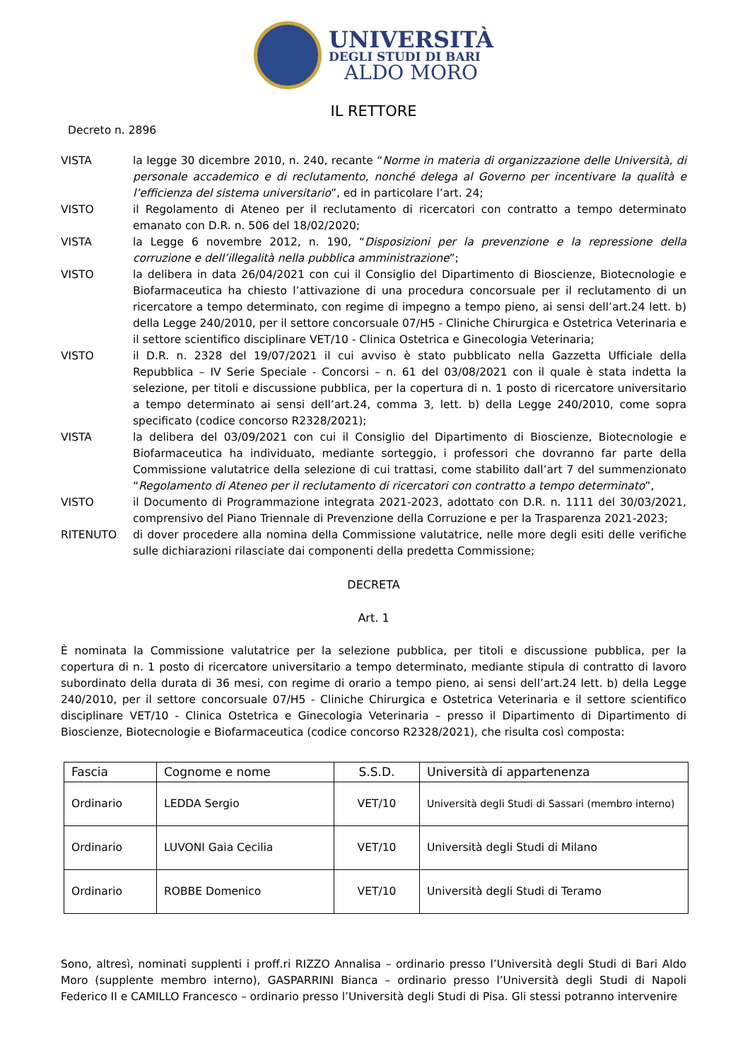UNIVERSITÀ
DEGLI STUDI DI BARI
ALDO MORO
IL RETTORE
Decreto n. 2896
VISTA la legge 30 dicembre 2010, n. 240, recante “Norme in materia di organizzazione delle Università, di personale accademico e di reclutamento, nonché delega al Governo per incentivare la qualità e l’efficienza del sistema universitario”, ed in particolare l’art. 24;
VISTO il Regolamento di Ateneo per il reclutamento di ricercatori con contratto a tempo determinato emanato con D.R. n. 506 del 18/02/2020;
VISTA la Legge 6 novembre 2012, n. 190, “Disposizioni per la prevenzione e la repressione della corruzione e dell’illegalità nella pubblica amministrazione”;
VISTO la delibera in data 26/04/2021 con cui il Consiglio del Dipartimento di Bioscienze, Biotecnologie e Biofarmaceutica ha chiesto l’attivazione di una procedura concorsuale per il reclutamento di un ricercatore a tempo determinato, con regime di impegno a tempo pieno, ai sensi dell’art.24 lett. b) della Legge 240/2010, per il settore concorsuale 07/H5 - Cliniche Chirurgica e Ostetrica Veterinaria e il settore scientifico disciplinare VET/10 - Clinica Ostetrica e Ginecologia Veterinaria;
VISTO il D.R. n. 2328 del 19/07/2021 il cui avviso è stato pubblicato nella Gazzetta Ufficiale della Repubblica – IV Serie Speciale - Concorsi – n. 61 del 03/08/2021 con il quale è stata indetta la selezione, per titoli e discussione pubblica, per la copertura di n. 1 posto di ricercatore universitario a tempo determinato ai sensi dell’art.24, comma 3, lett. b) della Legge 240/2010, come sopra specificato (codice concorso R2328/2021);
VISTA la delibera del 03/09/2021 con cui il Consiglio del Dipartimento di Bioscienze, Biotecnologie e Biofarmaceutica ha individuato, mediante sorteggio, i professori che dovranno far parte della Commissione valutatrice della selezione di cui trattasi, come stabilito dall’art 7 del summenzionato “Regolamento di Ateneo per il reclutamento di ricercatori con contratto a tempo determinato”,
VISTO il Documento di Programmazione integrata 2021-2023, adottato con D.R. n. 1111 del 30/03/2021, comprensivo del Piano Triennale di Prevenzione della Corruzione e per la Trasparenza 2021-2023;
RITENUTO di dover procedere alla nomina della Commissione valutatrice, nelle more degli esiti delle verifiche sulle dichiarazioni rilasciate dai componenti della predetta Commissione;
DECRETA
Art. 1
È nominata la Commissione valutatrice per la selezione pubblica, per titoli e discussione pubblica, per la copertura di n. 1 posto di ricercatore universitario a tempo determinato, mediante stipula di contratto di lavoro subordinato della durata di 36 mesi, con regime di orario a tempo pieno, ai sensi dell’art.24 lett. b) della Legge 240/2010, per il settore concorsuale 07/H5 - Cliniche Chirurgica e Ostetrica Veterinaria e il settore scientifico disciplinare VET/10 - Clinica Ostetrica e Ginecologia Veterinaria – presso il Dipartimento di Dipartimento di Bioscienze, Biotecnologie e Biofarmaceutica (codice concorso R2328/2021), che risulta così composta:
| Fascia | Cognome e nome | S.S.D. | Università di appartenenza |
| --- | --- | --- | --- |
| Ordinario | LEDDA Sergio | VET/10 | Università degli Studi di Sassari (membro interno) |
| Ordinario | LUVONI Gaia Cecilia | VET/10 | Università degli Studi di Milano |
| Ordinario | ROBBE Domenico | VET/10 | Università degli Studi di Teramo |
Sono, altresì, nominati supplenti i proff.ri RIZZO Annalisa – ordinario presso l’Università degli Studi di Bari Aldo Moro (supplente membro interno), GASPARRINI Bianca – ordinario presso l’Università degli Studi di Napoli Federico II e CAMILLO Francesco – ordinario presso l’Università degli Studi di Pisa. Gli stessi potranno intervenire